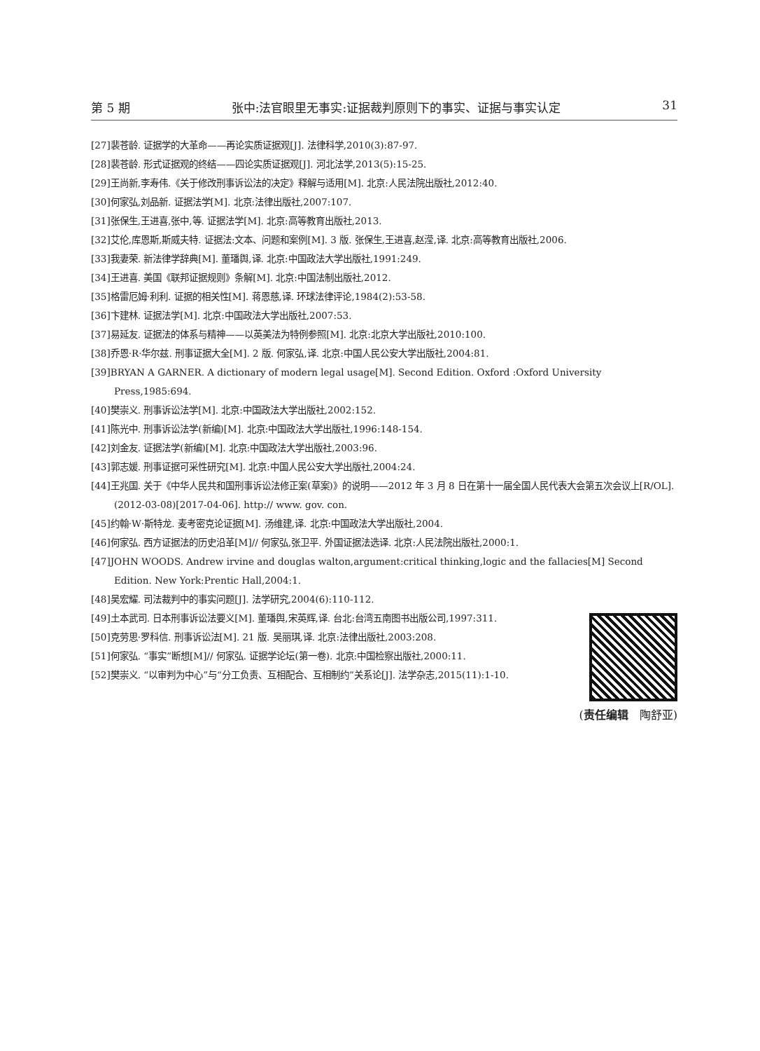第 5 期 张中:法官眼里无事实:证据裁判原则下的事实、证据与事实认定 31
[27]裴苍龄. 证据学的大革命——再论实质证据观[J]. 法律科学,2010(3):87-97.
[28]裴苍龄. 形式证据观的终结——四论实质证据观[J]. 河北法学,2013(5):15-25.
[29]王尚新,李寿伟.《关于修改刑事诉讼法的决定》释解与适用[M]. 北京:人民法院出版社,2012:40.
[30]何家弘,刘品新. 证据法学[M]. 北京:法律出版社,2007:107.
[31]张保生,王进喜,张中,等. 证据法学[M]. 北京:高等教育出版社,2013.
[32]艾伦,库恩斯,斯威夫特. 证据法:文本、问题和案例[M]. 3 版. 张保生,王进喜,赵滢,译. 北京:高等教育出版社,2006.
[33]我妻荣. 新法律学辞典[M]. 董璠舆,译. 北京:中国政法大学出版社,1991:249.
[34]王进喜. 美国《联邦证据规则》条解[M]. 北京:中国法制出版社,2012.
[35]格雷厄姆·利利. 证据的相关性[M]. 蒋恩慈,译. 环球法律评论,1984(2):53-58.
[36]卞建林. 证据法学[M]. 北京:中国政法大学出版社,2007:53.
[37]易延友. 证据法的体系与精神——以英美法为特例参照[M]. 北京:北京大学出版社,2010:100.
[38]乔恩·R·华尔兹. 刑事证据大全[M]. 2 版. 何家弘,译. 北京:中国人民公安大学出版社,2004:81.
[39]BRYAN A GARNER. A dictionary of modern legal usage[M]. Second Edition. Oxford :Oxford University Press,1985:694.
[40]樊崇义. 刑事诉讼法学[M]. 北京:中国政法大学出版社,2002:152.
[41]陈光中. 刑事诉讼法学(新编)[M]. 北京:中国政法大学出版社,1996:148-154.
[42]刘金友. 证据法学(新编)[M]. 北京:中国政法大学出版社,2003:96.
[43]郭志媛. 刑事证据可采性研究[M]. 北京:中国人民公安大学出版社,2004:24.
[44]王兆国. 关于《中华人民共和国刑事诉讼法修正案(草案)》的说明——2012 年 3 月 8 日在第十一届全国人民代表大会第五次会议上[R/OL]. (2012-03-08)[2017-04-06]. http:// www. gov. con.
[45]约翰·W·斯特龙. 麦考密克论证据[M]. 汤维建,译. 北京:中国政法大学出版社,2004.
[46]何家弘. 西方证据法的历史沿革[M]// 何家弘,张卫平. 外国证据法选译. 北京:人民法院出版社,2000:1.
[47]JOHN WOODS. Andrew irvine and douglas walton,argument:critical thinking,logic and the fallacies[M] Second Edition. New York:Prentic Hall,2004:1.
[48]吴宏耀. 司法裁判中的事实问题[J]. 法学研究,2004(6):110-112.
[49]土本武司. 日本刑事诉讼法要义[M]. 董璠舆,宋英辉,译. 台北:台湾五南图书出版公司,1997:311.
[50]克劳思·罗科信. 刑事诉讼法[M]. 21 版. 吴丽琪,译. 北京:法律出版社,2003:208.
[51]何家弘. “事实”断想[M]// 何家弘. 证据学论坛(第一卷). 北京:中国检察出版社,2000:11.
[52]樊崇义. “以审判为中心”与“分工负责、互相配合、互相制约”关系论[J]. 法学杂志,2015(11):1-10.
(责任编辑　陶舒亚)